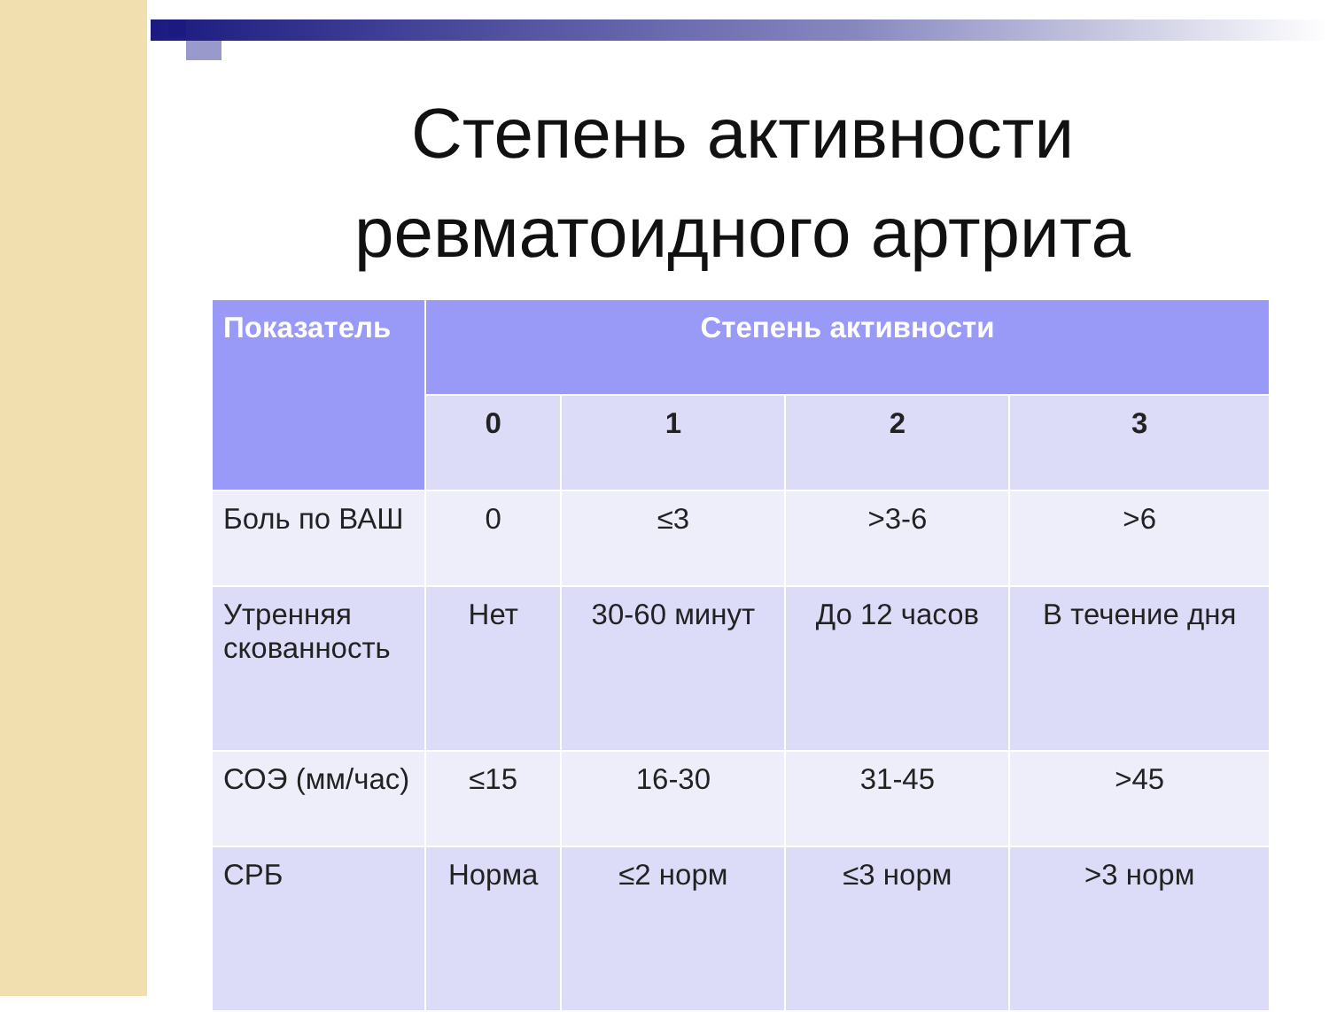Степень активности
ревматоидного артрита
| Показатель | Степень активности | | | |
| --- | --- | --- | --- | --- |
| | 0 | 1 | 2 | 3 |
| Боль по ВАШ | 0 | ≤3 | >3-6 | >6 |
| Утренняя скованность | Нет | 30-60 минут | До 12 часов | В течение дня |
| СОЭ (мм/час) | ≤15 | 16-30 | 31-45 | >45 |
| СРБ | Норма | ≤2 норм | ≤3 норм | >3 норм |